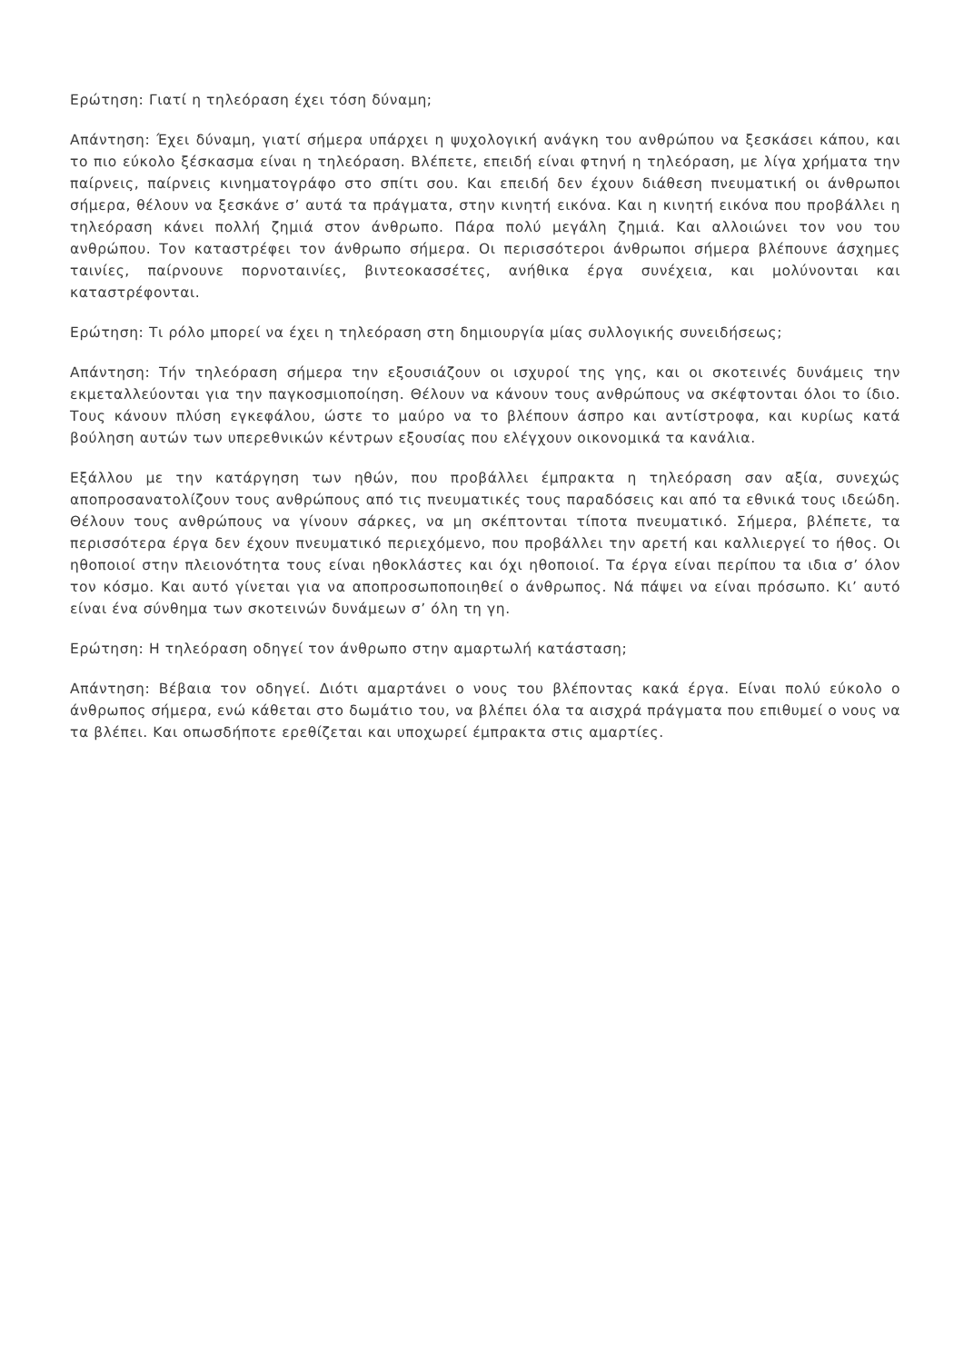Ερώτηση: Γιατί η τηλεόραση έχει τόση δύναμη;
Απάντηση: Έχει δύναμη, γιατί σήμερα υπάρχει η ψυχολογική ανάγκη του ανθρώπου να ξεσκάσει κάπου, και το πιο εύκολο ξέσκασμα είναι η τηλεόραση. Βλέπετε, επειδή είναι φτηνή η τηλεόραση, με λίγα χρήματα την παίρνεις, παίρνεις κινηματογράφο στο σπίτι σου. Και επειδή δεν έχουν διάθεση πνευματική οι άνθρωποι σήμερα, θέλουν να ξεσκάνε σ’ αυτά τα πράγματα, στην κινητή εικόνα. Και η κινητή εικόνα που προβάλλει η τηλεόραση κάνει πολλή ζημιά στον άνθρωπο. Πάρα πολύ μεγάλη ζημιά. Και αλλοιώνει τον νου του ανθρώπου. Τον καταστρέφει τον άνθρωπο σήμερα. Οι περισσότεροι άνθρωποι σήμερα βλέπουνε άσχημες ταινίες, παίρνουνε πορνοταινίες, βιντεοκασσέτες, ανήθικα έργα συνέχεια, και μολύνονται και καταστρέφονται.
Ερώτηση: Τι ρόλο μπορεί να έχει η τηλεόραση στη δημιουργία μίας συλλογικής συνειδήσεως;
Απάντηση: Τήν τηλεόραση σήμερα την εξουσιάζουν οι ισχυροί της γης, και οι σκοτεινές δυνάμεις την εκμεταλλεύονται για την παγκοσμιοποίηση. Θέλουν να κάνουν τους ανθρώπους να σκέφτονται όλοι το ίδιο. Τους κάνουν πλύση εγκεφάλου, ώστε το μαύρο να το βλέπουν άσπρο και αντίστροφα, και κυρίως κατά βούληση αυτών των υπερεθνικών κέντρων εξουσίας που ελέγχουν οικονομικά τα κανάλια.
Εξάλλου με την κατάργηση των ηθών, που προβάλλει έμπρακτα η τηλεόραση σαν αξία, συνεχώς αποπροσανατολίζουν τους ανθρώπους από τις πνευματικές τους παραδόσεις και από τα εθνικά τους ιδεώδη. Θέλουν τους ανθρώπους να γίνουν σάρκες, να μη σκέπτονται τίποτα πνευματικό. Σήμερα, βλέπετε, τα περισσότερα έργα δεν έχουν πνευματικό περιεχόμενο, που προβάλλει την αρετή και καλλιεργεί το ήθος. Οι ηθοποιοί στην πλειονότητα τους είναι ηθοκλάστες και όχι ηθοποιοί. Τα έργα είναι περίπου τα ιδια σ’ όλον τον κόσμο. Και αυτό γίνεται για να αποπροσωποποιηθεί ο άνθρωπος. Νά πάψει να είναι πρόσωπο. Κι’ αυτό είναι ένα σύνθημα των σκοτεινών δυνάμεων σ’ όλη τη γη.
Ερώτηση: Η τηλεόραση οδηγεί τον άνθρωπο στην αμαρτωλή κατάσταση;
Απάντηση: Βέβαια τον οδηγεί. Διότι αμαρτάνει ο νους του βλέποντας κακά έργα. Είναι πολύ εύκολο ο άνθρωπος σήμερα, ενώ κάθεται στο δωμάτιο του, να βλέπει όλα τα αισχρά πράγματα που επιθυμεί ο νους να τα βλέπει. Και οπωσδήποτε ερεθίζεται και υποχωρεί έμπρακτα στις αμαρτίες.